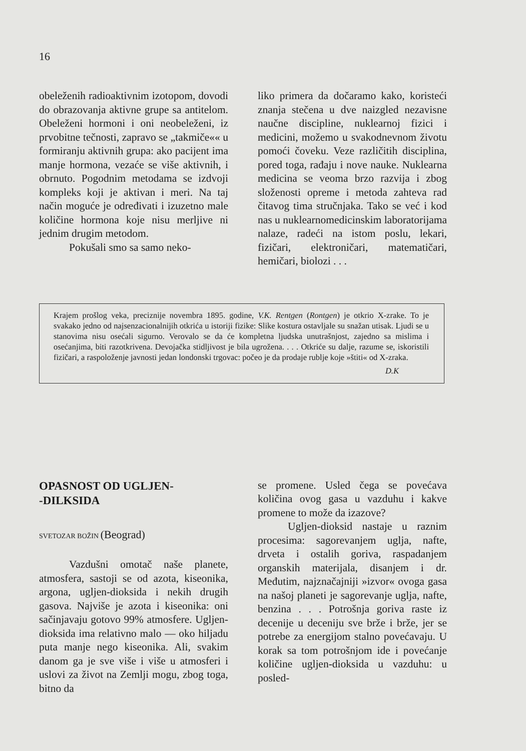16
obeleženih radioaktivnim izotopom, dovodi do obrazovanja aktivne grupe sa antitelom. Obeleženi hormoni i oni neobeleženi, iz prvobitne tečnosti, zapravo se „takmiče«« u formiranju aktivnih grupa: ako pacijent ima manje hormona, vezaće se više aktivnih, i obrnuto. Pogodnim metodama se izdvoji kompleks koji je aktivan i meri. Na taj način moguće je određivati i izuzetno male količine hormona koje nisu merljive ni jednim drugim metodom.
Pokušali smo sa samo neko-
liko primera da dočaramo kako, koristeći znanja stečena u dve naizgled nezavisne naučne discipline, nuklearnoj fizici i medicini, možemo u svakodnevnom životu pomoći čoveku. Veze različitih disciplina, pored toga, rađaju i nove nauke. Nuklearna medicina se veoma brzo razvija i zbog složenosti opreme i metoda zahteva rad čitavog tima stručnjaka. Tako se već i kod nas u nuklearnomedicinskim laboratorijama nalaze, radeći na istom poslu, lekari, fizičari, elektroničari, matematičari, hemičari, biolozi . . .
Krajem prošlog veka, preciznije novembra 1895. godine, V.K. Rentgen (Rontgen) je otkrio X-zrake. To je svakako jedno od najsenzacionalnijih otkrića u istoriji fizike: Slike kostura ostavljale su snažan utisak. Ljudi se u stanovima nisu osećali sigurno. Verovalo se da će kompletna ljudska unutrašnjost, zajedno sa mislima i osećanjima, biti razotkrivena. Devojačka stidljivost je bila ugrožena. . . . Otkriće su dalje, razume se, iskoristili fizičari, a raspoloženje javnosti jedan londonski trgovac: počeo je da prodaje rublje koje »štiti« od X-zraka.
D.K
OPASNOST OD UGLJEN-
-DILKSIDA
SVETOZAR BOŽIN (Beograd)
Vazdušni omotač naše planete, atmosfera, sastoji se od azota, kiseonika, argona, ugljen-dioksida i nekih drugih gasova. Najviše je azota i kiseonika: oni sačinjavaju gotovo 99% atmosfere. Ugljen-dioksida ima relativno malo — oko hiljadu puta manje nego kiseonika. Ali, svakim danom ga je sve više i više u atmosferi i uslovi za život na Zemlji mogu, zbog toga, bitno da
se promene. Usled čega se povećava količina ovog gasa u vazduhu i kakve promene to može da izazove?
Ugljen-dioksid nastaje u raznim procesima: sagorevanjem uglja, nafte, drveta i ostalih goriva, raspadanjem organskih materijala, disanjem i dr. Međutim, najznačajniji »izvor« ovoga gasa na našoj planeti je sagorevanje uglja, nafte, benzina . . . Potrošnja goriva raste iz decenije u deceniju sve brže i brže, jer se potrebe za energijom stalno povećavaju. U korak sa tom potrošnjom ide i povećanje količine ugljen-dioksida u vazduhu: u posled-